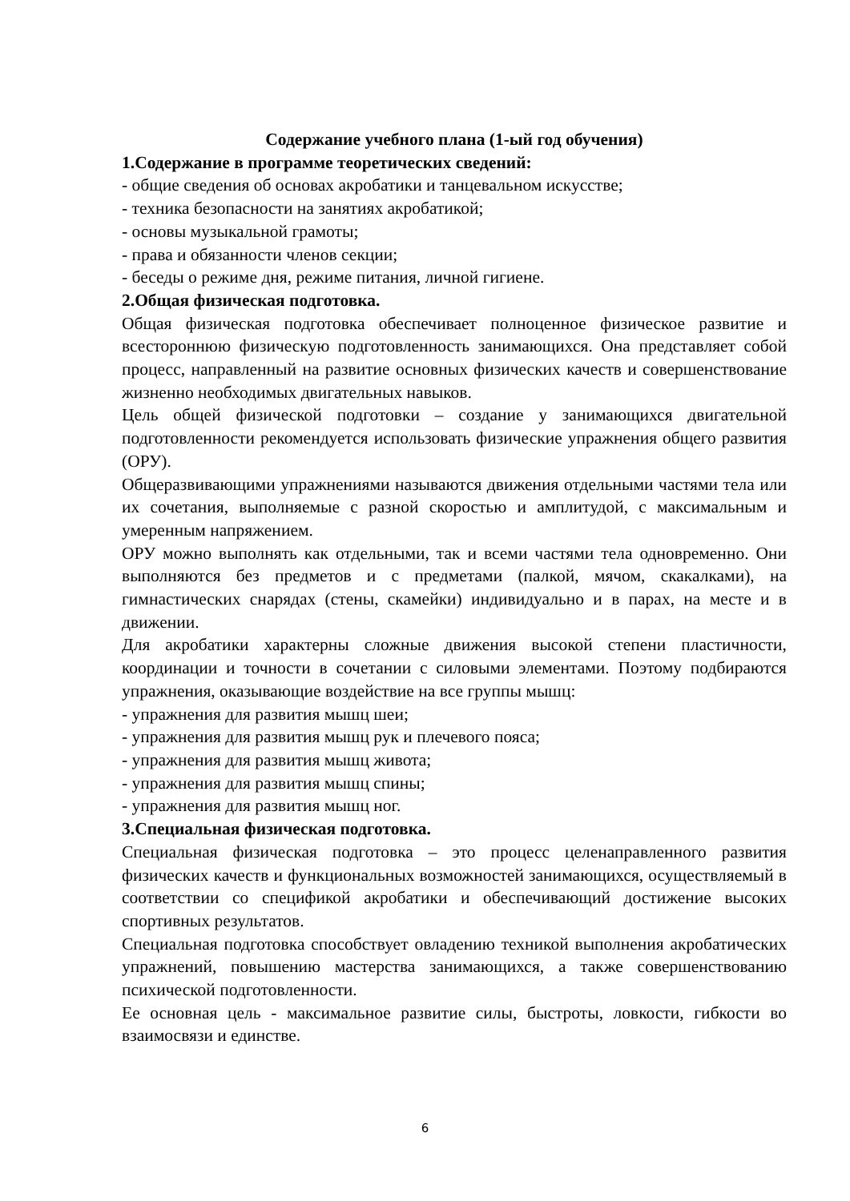Содержание учебного плана (1-ый год обучения)
1.Содержание в программе теоретических сведений:
- общие сведения об основах акробатики и танцевальном искусстве;
- техника безопасности на занятиях акробатикой;
- основы музыкальной грамоты;
- права и обязанности членов секции;
- беседы о режиме дня, режиме питания, личной гигиене.
2.Общая физическая подготовка.
Общая физическая подготовка обеспечивает полноценное физическое развитие и всестороннюю физическую подготовленность занимающихся. Она представляет собой процесс, направленный на развитие основных физических качеств и совершенствование жизненно необходимых двигательных навыков.
Цель общей физической подготовки – создание у занимающихся двигательной подготовленности рекомендуется использовать физические упражнения общего развития (ОРУ).
Общеразвивающими упражнениями называются движения отдельными частями тела или их сочетания, выполняемые с разной скоростью и амплитудой, с максимальным и умеренным напряжением.
ОРУ можно выполнять как отдельными, так и всеми частями тела одновременно. Они выполняются без предметов и с предметами (палкой, мячом, скакалками), на гимнастических снарядах (стены, скамейки) индивидуально и в парах, на месте и в движении.
Для акробатики характерны сложные движения высокой степени пластичности, координации и точности в сочетании с силовыми элементами. Поэтому подбираются упражнения, оказывающие воздействие на все группы мышц:
- упражнения для развития мышц шеи;
- упражнения для развития мышц рук и плечевого пояса;
- упражнения для развития мышц живота;
- упражнения для развития мышц спины;
- упражнения для развития мышц ног.
3.Специальная физическая подготовка.
Специальная физическая подготовка – это процесс целенаправленного развития физических качеств и функциональных возможностей занимающихся, осуществляемый в соответствии со спецификой акробатики и обеспечивающий достижение высоких спортивных результатов.
Специальная подготовка способствует овладению техникой выполнения акробатических упражнений, повышению мастерства занимающихся, а также совершенствованию психической подготовленности.
Ее основная цель - максимальное развитие силы, быстроты, ловкости, гибкости во взаимосвязи и единстве.
6